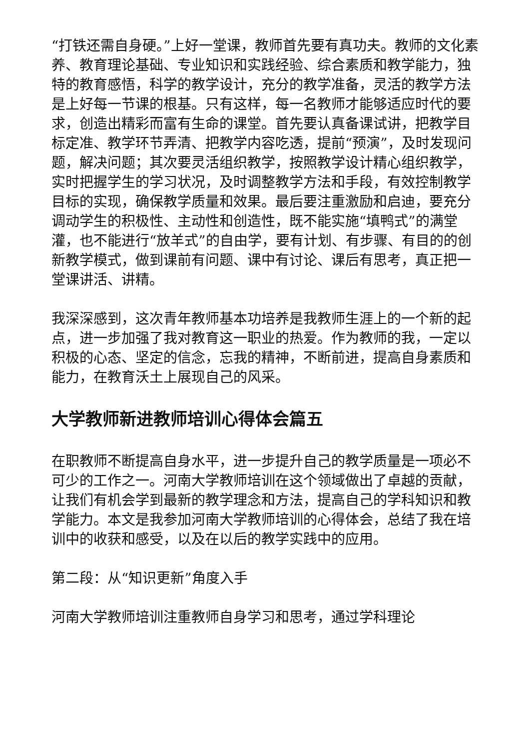“打铁还需自身硬。”上好一堂课，教师首先要有真功夫。教师的文化素养、教育理论基础、专业知识和实践经验、综合素质和教学能力，独特的教育感悟，科学的教学设计，充分的教学准备，灵活的教学方法是上好每一节课的根基。只有这样，每一名教师才能够适应时代的要求，创造出精彩而富有生命的课堂。首先要认真备课试讲，把教学目标定准、教学环节弄清、把教学内容吃透，提前“预演”，及时发现问题，解决问题；其次要灵活组织教学，按照教学设计精心组织教学，实时把握学生的学习状况，及时调整教学方法和手段，有效控制教学目标的实现，确保教学质量和效果。最后要注重激励和启迪，要充分调动学生的积极性、主动性和创造性，既不能实施“填鸭式”的满堂灌，也不能进行“放羊式”的自由学，要有计划、有步骤、有目的的创新教学模式，做到课前有问题、课中有讨论、课后有思考，真正把一堂课讲活、讲精。
我深深感到，这次青年教师基本功培养是我教师生涯上的一个新的起点，进一步加强了我对教育这一职业的热爱。作为教师的我，一定以积极的心态、坚定的信念，忘我的精神，不断前进，提高自身素质和能力，在教育沃土上展现自己的风采。
大学教师新进教师培训心得体会篇五
在职教师不断提高自身水平，进一步提升自己的教学质量是一项必不可少的工作之一。河南大学教师培训在这个领域做出了卓越的贡献，让我们有机会学到最新的教学理念和方法，提高自己的学科知识和教学能力。本文是我参加河南大学教师培训的心得体会，总结了我在培训中的收获和感受，以及在以后的教学实践中的应用。
第二段：从“知识更新”角度入手
河南大学教师培训注重教师自身学习和思考，通过学科理论